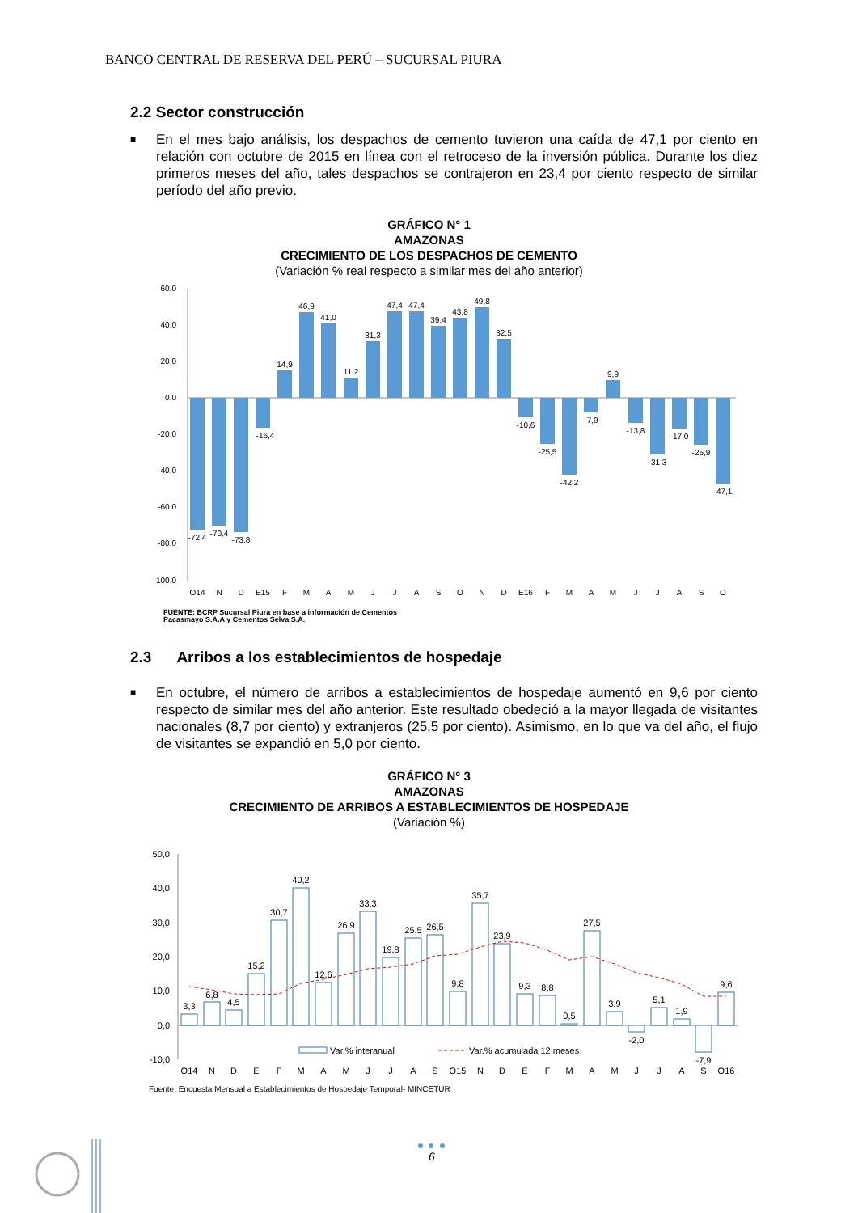BANCO CENTRAL DE RESERVA DEL PERÚ – SUCURSAL PIURA
2.2 Sector construcción
■
En el mes bajo análisis, los despachos de cemento tuvieron una caída de 47,1 por ciento en relación con octubre de 2015 en línea con el retroceso de la inversión pública. Durante los diez primeros meses del año, tales despachos se contrajeron en 23,4 por ciento respecto de similar período del año previo.
GRÁFICO N° 1
AMAZONAS
CRECIMIENTO DE LOS DESPACHOS DE CEMENTO
(Variación % real respecto a similar mes del año anterior)
60,0
40,0
20,0
0,0
-20,0
-40,0
-60,0
-80,0
-100,0
-72,4
-70,4
-73,8
-16,4
14,9
46,9
41,0
11,2
31,3
47,4
47,4
39,4
43,8
49,8
32,5
-10,6
-25,5
-42,2
-7,9
9,9
-13,8
-31,3
-17,0
-25,9
-47,1
O14
N
D
E15
F
M
A
M
J
J
A
S
O
N
D
E16
F
M
A
M
J
J
A
S
O
FUENTE: BCRP Sucursal Piura en base a información de Cementos
Pacasmayo S.A.A y Cementos Selva S.A.
2.3 Arribos a los establecimientos de hospedaje
■
En octubre, el número de arribos a establecimientos de hospedaje aumentó en 9,6 por ciento respecto de similar mes del año anterior. Este resultado obedeció a la mayor llegada de visitantes nacionales (8,7 por ciento) y extranjeros (25,5 por ciento). Asimismo, en lo que va del año, el flujo de visitantes se expandió en 5,0 por ciento.
GRÁFICO N° 3
AMAZONAS
CRECIMIENTO DE ARRIBOS A ESTABLECIMIENTOS DE HOSPEDAJE
(Variación %)
50,0
40,0
30,0
20,0
10,0
0,0
-10,0
3,3
6,8
4,5
15,2
30,7
40,2
12,6
26,9
33,3
19,8
25,5
26,5
9,8
35,7
23,9
9,3
8,8
0,5
27,5
3,9
-2,0
5,1
1,9
-7,9
9,6
Var.% interanual
Var.% acumulada 12 meses
O14
N
D
E
F
M
A
M
J
J
A
S
O15
N
D
E
F
M
A
M
J
J
A
S
O16
Fuente: Encuesta Mensual a Establecimientos de Hospedaje Temporal- MINCETUR
6